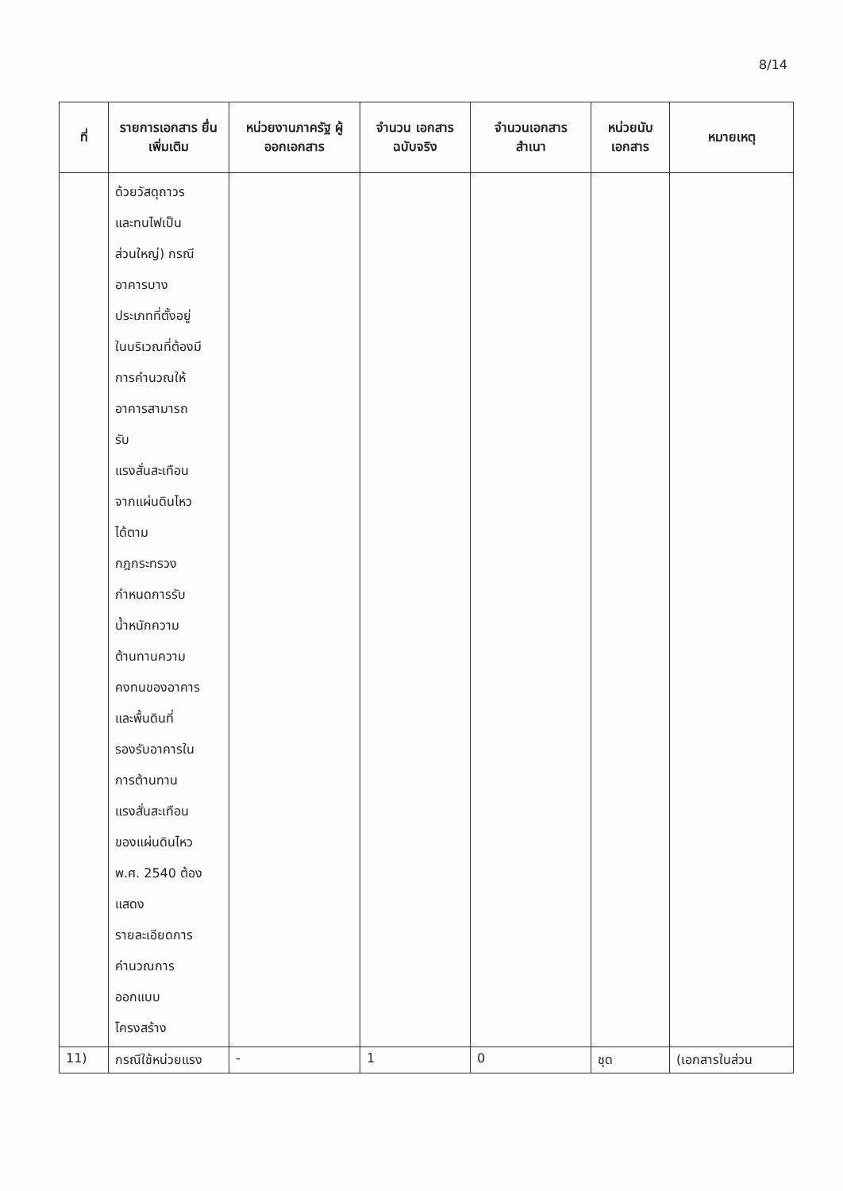8/14
| ที่ | รายการเอกสาร ยื่นเพิ่มเติม | หน่วยงานภาครัฐ ผู้ออกเอกสาร | จำนวน เอกสาร ฉบับจริง | จำนวนเอกสาร สำเนา | หน่วยนับ เอกสาร | หมายเหตุ |
| --- | --- | --- | --- | --- | --- | --- |
| | ด้วยวัสดุถาวร และทนไฟเป็น ส่วนใหญ่) กรณี อาคารบาง ประเภทที่ตั้งอยู่ ในบริเวณที่ต้องมี การคำนวณให้ อาคารสามารถ รับ แรงสั่นสะเทือน จากแผ่นดินไหว ได้ตาม กฎกระทรวง กำหนดการรับ น้ำหนักความ ต้านทานความ คงทนของอาคาร และพื้นดินที่ รองรับอาคารใน การต้านทาน แรงสั่นสะเทือน ของแผ่นดินไหว พ.ศ. 2540 ต้อง แสดง รายละเอียดการ คำนวณการ ออกแบบ โครงสร้าง | | | | | |
| 11) | กรณีใช้หน่วยแรง | - | 1 | 0 | ชุด | (เอกสารในส่วน |